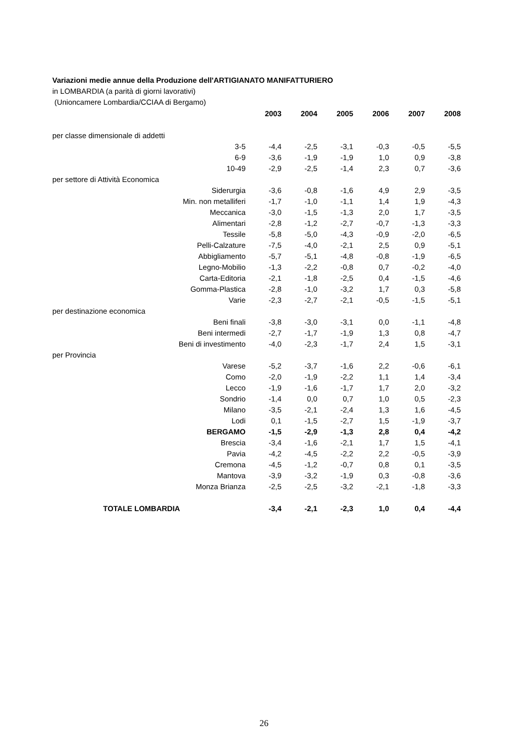Variazioni medie annue della Produzione dell'ARTIGIANATO MANIFATTURIERO
in LOMBARDIA (a parità di giorni lavorativi)
(Unioncamere Lombardia/CCIAA di Bergamo)
| | 2003 | 2004 | 2005 | 2006 | 2007 | 2008 |
| --- | --- | --- | --- | --- | --- | --- |
| per classe dimensionale di addetti | | | | | | |
| 3-5 | -4,4 | -2,5 | -3,1 | -0,3 | -0,5 | -5,5 |
| 6-9 | -3,6 | -1,9 | -1,9 | 1,0 | 0,9 | -3,8 |
| 10-49 | -2,9 | -2,5 | -1,4 | 2,3 | 0,7 | -3,6 |
| per settore di Attività Economica | | | | | | |
| Siderurgia | -3,6 | -0,8 | -1,6 | 4,9 | 2,9 | -3,5 |
| Min. non metalliferi | -1,7 | -1,0 | -1,1 | 1,4 | 1,9 | -4,3 |
| Meccanica | -3,0 | -1,5 | -1,3 | 2,0 | 1,7 | -3,5 |
| Alimentari | -2,8 | -1,2 | -2,7 | -0,7 | -1,3 | -3,3 |
| Tessile | -5,8 | -5,0 | -4,3 | -0,9 | -2,0 | -6,5 |
| Pelli-Calzature | -7,5 | -4,0 | -2,1 | 2,5 | 0,9 | -5,1 |
| Abbigliamento | -5,7 | -5,1 | -4,8 | -0,8 | -1,9 | -6,5 |
| Legno-Mobilio | -1,3 | -2,2 | -0,8 | 0,7 | -0,2 | -4,0 |
| Carta-Editoria | -2,1 | -1,8 | -2,5 | 0,4 | -1,5 | -4,6 |
| Gomma-Plastica | -2,8 | -1,0 | -3,2 | 1,7 | 0,3 | -5,8 |
| Varie | -2,3 | -2,7 | -2,1 | -0,5 | -1,5 | -5,1 |
| per destinazione economica | | | | | | |
| Beni finali | -3,8 | -3,0 | -3,1 | 0,0 | -1,1 | -4,8 |
| Beni intermedi | -2,7 | -1,7 | -1,9 | 1,3 | 0,8 | -4,7 |
| Beni di investimento | -4,0 | -2,3 | -1,7 | 2,4 | 1,5 | -3,1 |
| per Provincia | | | | | | |
| Varese | -5,2 | -3,7 | -1,6 | 2,2 | -0,6 | -6,1 |
| Como | -2,0 | -1,9 | -2,2 | 1,1 | 1,4 | -3,4 |
| Lecco | -1,9 | -1,6 | -1,7 | 1,7 | 2,0 | -3,2 |
| Sondrio | -1,4 | 0,0 | 0,7 | 1,0 | 0,5 | -2,3 |
| Milano | -3,5 | -2,1 | -2,4 | 1,3 | 1,6 | -4,5 |
| Lodi | 0,1 | -1,5 | -2,7 | 1,5 | -1,9 | -3,7 |
| BERGAMO | -1,5 | -2,9 | -1,3 | 2,8 | 0,4 | -4,2 |
| Brescia | -3,4 | -1,6 | -2,1 | 1,7 | 1,5 | -4,1 |
| Pavia | -4,2 | -4,5 | -2,2 | 2,2 | -0,5 | -3,9 |
| Cremona | -4,5 | -1,2 | -0,7 | 0,8 | 0,1 | -3,5 |
| Mantova | -3,9 | -3,2 | -1,9 | 0,3 | -0,8 | -3,6 |
| Monza Brianza | -2,5 | -2,5 | -3,2 | -2,1 | -1,8 | -3,3 |
| TOTALE LOMBARDIA | -3,4 | -2,1 | -2,3 | 1,0 | 0,4 | -4,4 |
26